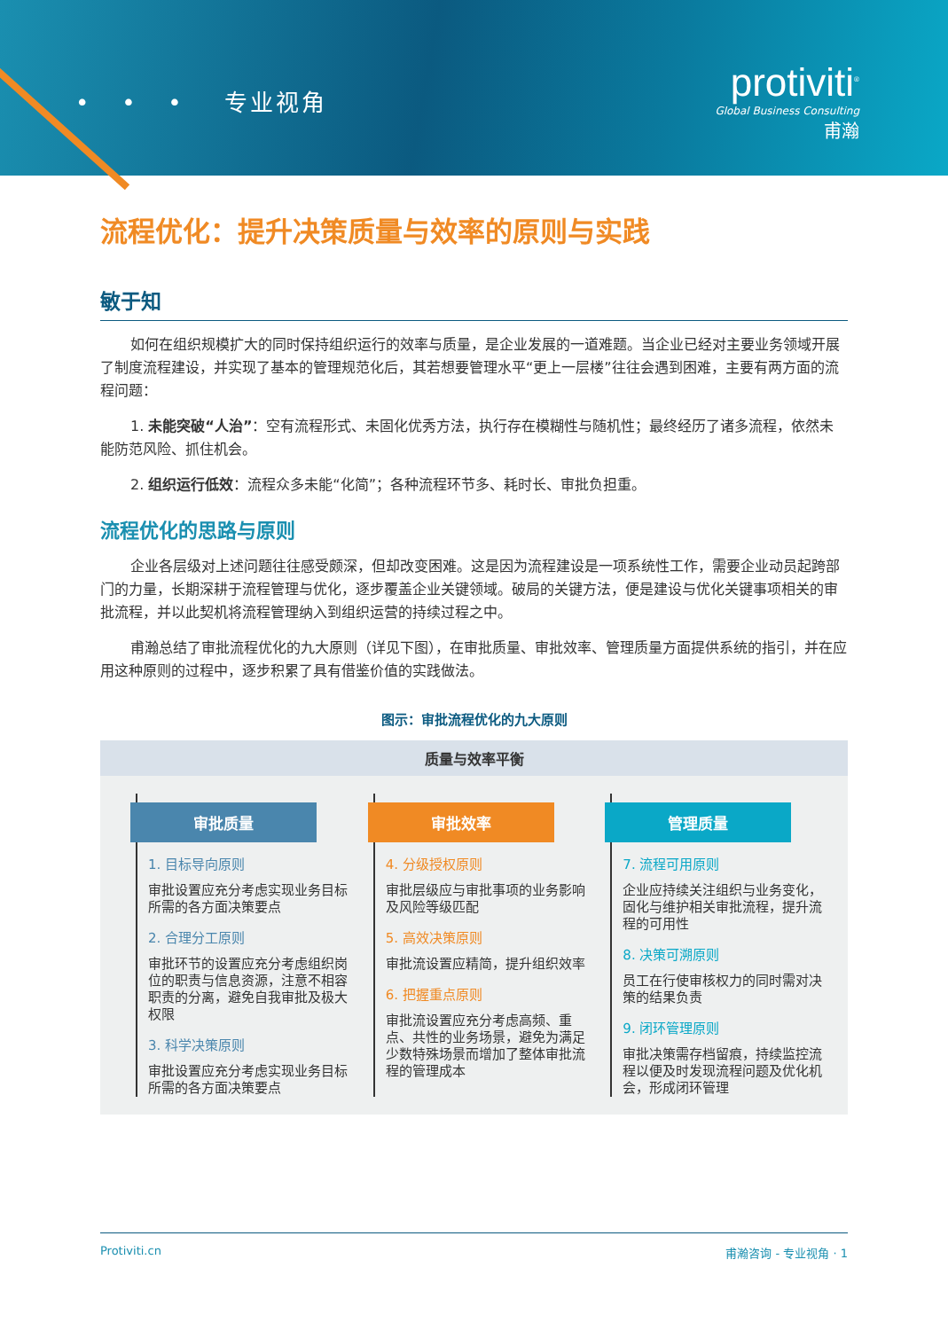• • • 专业视角
protiviti<sup>®</sup>
Global Business Consulting
甫瀚
流程优化：提升决策质量与效率的原则与实践
敏于知
如何在组织规模扩大的同时保持组织运行的效率与质量，是企业发展的一道难题。当企业已经对主要业务领域开展了制度流程建设，并实现了基本的管理规范化后，其若想要管理水平“更上一层楼”往往会遇到困难，主要有两方面的流程问题：
1. 未能突破“人治”：空有流程形式、未固化优秀方法，执行存在模糊性与随机性；最终经历了诸多流程，依然未能防范风险、抓住机会。
2. 组织运行低效：流程众多未能“化简”；各种流程环节多、耗时长、审批负担重。
流程优化的思路与原则
企业各层级对上述问题往往感受颇深，但却改变困难。这是因为流程建设是一项系统性工作，需要企业动员起跨部门的力量，长期深耕于流程管理与优化，逐步覆盖企业关键领域。破局的关键方法，便是建设与优化关键事项相关的审批流程，并以此契机将流程管理纳入到组织运营的持续过程之中。
甫瀚总结了审批流程优化的九大原则（详见下图），在审批质量、审批效率、管理质量方面提供系统的指引，并在应用这种原则的过程中，逐步积累了具有借鉴价值的实践做法。
图示：审批流程优化的九大原则
质量与效率平衡
审批质量
1. 目标导向原则
审批设置应充分考虑实现业务目标所需的各方面决策要点
2. 合理分工原则
审批环节的设置应充分考虑组织岗位的职责与信息资源，注意不相容职责的分离，避免自我审批及极大权限
3. 科学决策原则
审批设置应充分考虑实现业务目标所需的各方面决策要点
审批效率
4. 分级授权原则
审批层级应与审批事项的业务影响及风险等级匹配
5. 高效决策原则
审批流设置应精简，提升组织效率
6. 把握重点原则
审批流设置应充分考虑高频、重点、共性的业务场景，避免为满足少数特殊场景而增加了整体审批流程的管理成本
管理质量
7. 流程可用原则
企业应持续关注组织与业务变化，固化与维护相关审批流程，提升流程的可用性
8. 决策可溯原则
员工在行使审核权力的同时需对决策的结果负责
9. 闭环管理原则
审批决策需存档留痕，持续监控流程以便及时发现流程问题及优化机会，形成闭环管理
Protiviti.cn 甫瀚咨询 - 专业视角 · 1